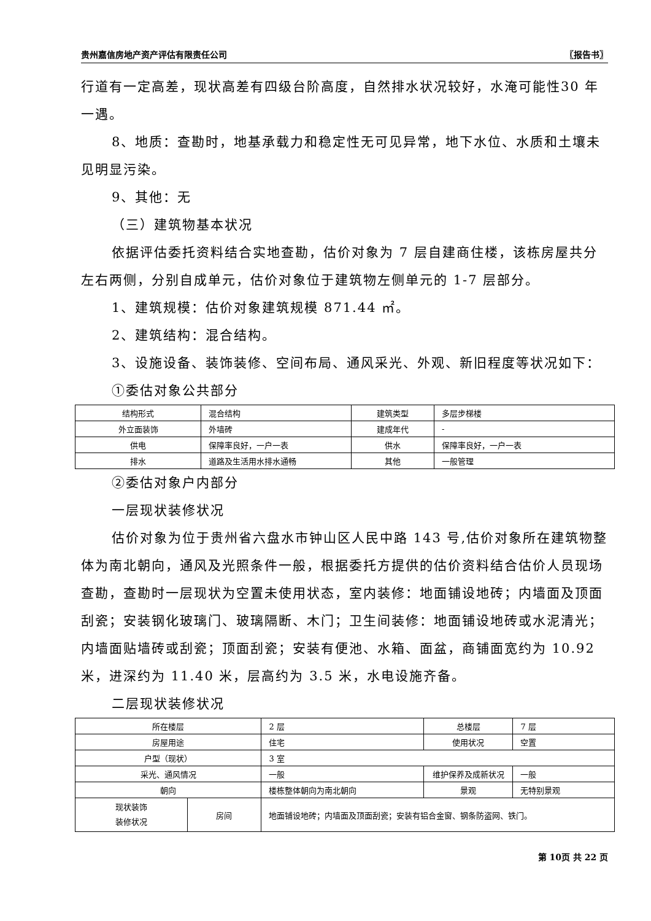贵州嘉信房地产资产评估有限责任公司 〖报告书〗
行道有一定高差，现状高差有四级台阶高度，自然排水状况较好，水淹可能性30 年一遇。
8、地质：查勘时，地基承载力和稳定性无可见异常，地下水位、水质和土壤未见明显污染。
9、其他：无
（三）建筑物基本状况
依据评估委托资料结合实地查勘，估价对象为 7 层自建商住楼，该栋房屋共分左右两侧，分别自成单元，估价对象位于建筑物左侧单元的 1-7 层部分。
1、建筑规模：估价对象建筑规模 871.44 ㎡。
2、建筑结构：混合结构。
3、设施设备、装饰装修、空间布局、通风采光、外观、新旧程度等状况如下：
①委估对象公共部分
| 结构形式 | 混合结构 | 建筑类型 | 多层步梯楼 |
| 外立面装饰 | 外墙砖 | 建成年代 | - |
| 供电 | 保障率良好，一户一表 | 供水 | 保障率良好，一户一表 |
| 排水 | 道路及生活用水排水通畅 | 其他 | 一般管理 |
②委估对象户内部分
一层现状装修状况
估价对象为位于贵州省六盘水市钟山区人民中路 143 号,估价对象所在建筑物整体为南北朝向，通风及光照条件一般，根据委托方提供的估价资料结合估价人员现场查勘，查勘时一层现状为空置未使用状态，室内装修：地面铺设地砖；内墙面及顶面刮瓷；安装钢化玻璃门、玻璃隔断、木门；卫生间装修：地面铺设地砖或水泥清光；内墙面贴墙砖或刮瓷；顶面刮瓷；安装有便池、水箱、面盆，商铺面宽约为 10.92 米，进深约为 11.40 米，层高约为 3.5 米，水电设施齐备。
二层现状装修状况
| 所在楼层 | | 2 层 | 总楼层 | 7 层 |
| 房屋用途 | | 住宅 | 使用状况 | 空置 |
| 户型（现状） | | 3 室 | | |
| 采光、通风情况 | | 一般 | 维护保养及成新状况 | 一般 |
| 朝向 | | 楼栋整体朝向为南北朝向 | 景观 | 无特别景观 |
| 现状装饰 装修状况 | 房间 | 地面铺设地砖；内墙面及顶面刮瓷；安装有铝合金窗、钢条防盗网、铁门。 | | |
第 10页 共 22 页